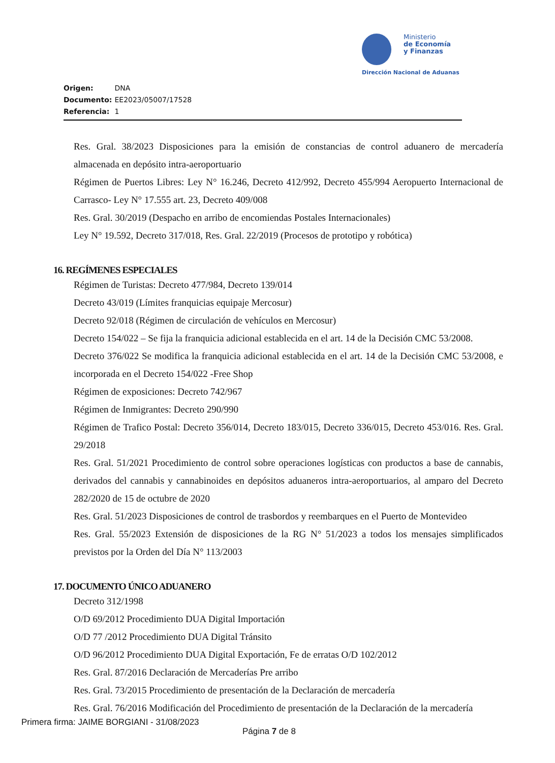Ministerio
de Economía
y Finanzas
Dirección Nacional de Aduanas
Origen: DNA
Documento: EE2023/05007/17528
Referencia: 1
Res. Gral. 38/2023 Disposiciones para la emisión de constancias de control aduanero de mercadería almacenada en depósito intra-aeroportuario
Régimen de Puertos Libres: Ley N° 16.246, Decreto 412/992, Decreto 455/994 Aeropuerto Internacional de Carrasco- Ley N° 17.555 art. 23, Decreto 409/008
Res. Gral. 30/2019 (Despacho en arribo de encomiendas Postales Internacionales)
Ley N° 19.592, Decreto 317/018, Res. Gral. 22/2019 (Procesos de prototipo y robótica)
16. REGÍMENES ESPECIALES
Régimen de Turistas: Decreto 477/984, Decreto 139/014
Decreto 43/019 (Límites franquicias equipaje Mercosur)
Decreto 92/018 (Régimen de circulación de vehículos en Mercosur)
Decreto 154/022 – Se fija la franquicia adicional establecida en el art. 14 de la Decisión CMC 53/2008.
Decreto 376/022 Se modifica la franquicia adicional establecida en el art. 14 de la Decisión CMC 53/2008, e incorporada en el Decreto 154/022 -Free Shop
Régimen de exposiciones: Decreto 742/967
Régimen de Inmigrantes: Decreto 290/990
Régimen de Trafico Postal: Decreto 356/014, Decreto 183/015, Decreto 336/015, Decreto 453/016. Res. Gral. 29/2018
Res. Gral. 51/2021 Procedimiento de control sobre operaciones logísticas con productos a base de cannabis, derivados del cannabis y cannabinoides en depósitos aduaneros intra-aeroportuarios, al amparo del Decreto 282/2020 de 15 de octubre de 2020
Res. Gral. 51/2023 Disposiciones de control de trasbordos y reembarques en el Puerto de Montevideo
Res. Gral. 55/2023 Extensión de disposiciones de la RG N° 51/2023 a todos los mensajes simplificados previstos por la Orden del Día N° 113/2003
17. DOCUMENTO ÚNICO ADUANERO
Decreto 312/1998
O/D 69/2012 Procedimiento DUA Digital Importación
O/D 77 /2012 Procedimiento DUA Digital Tránsito
O/D 96/2012 Procedimiento DUA Digital Exportación, Fe de erratas O/D 102/2012
Res. Gral. 87/2016 Declaración de Mercaderías Pre arribo
Res. Gral. 73/2015 Procedimiento de presentación de la Declaración de mercadería
Res. Gral. 76/2016 Modificación del Procedimiento de presentación de la Declaración de la mercadería
Primera firma: JAIME BORGIANI - 31/08/2023
Página 7 de 8